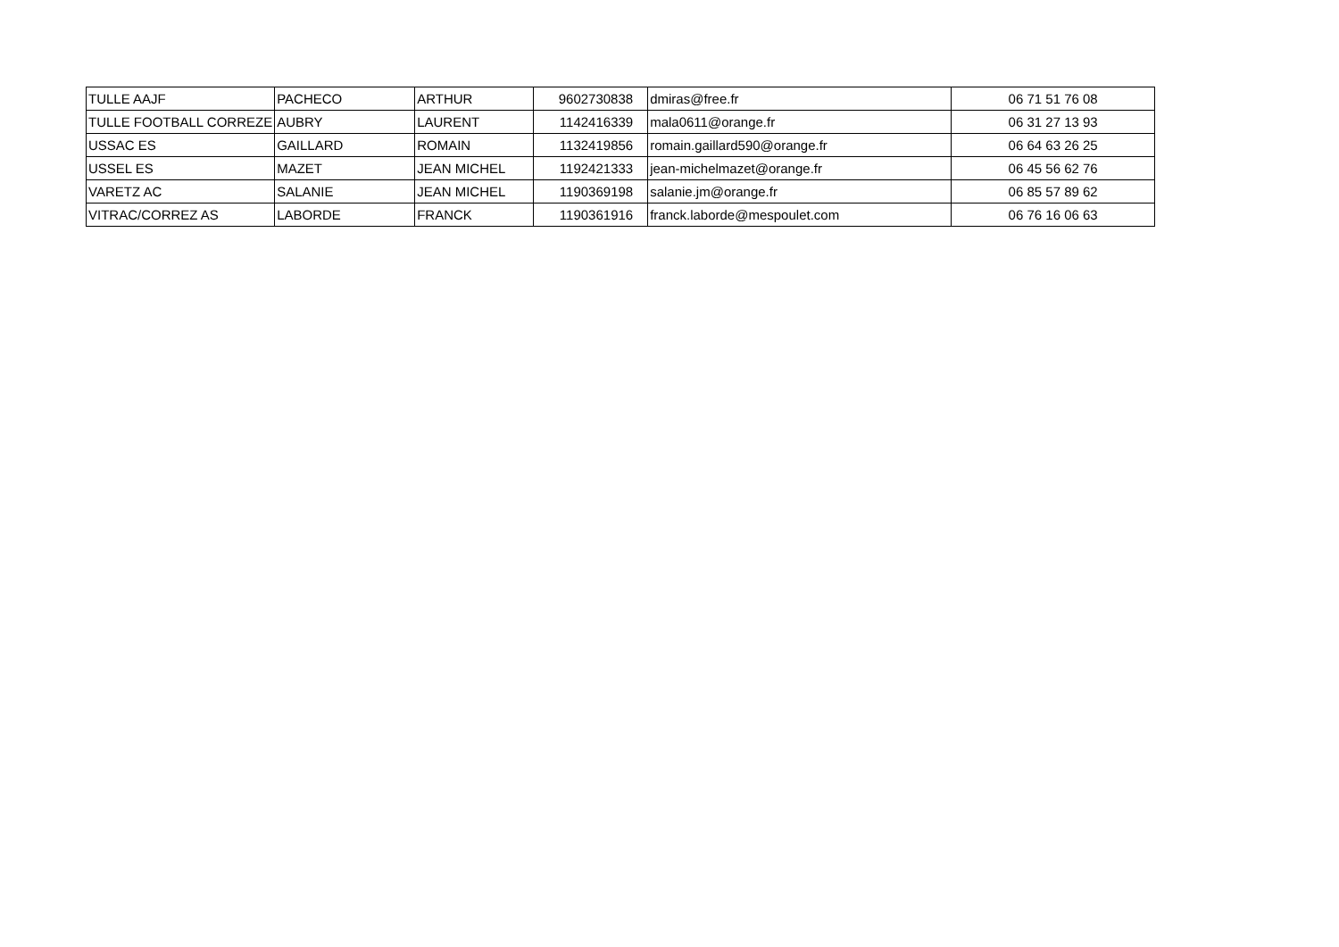| TULLE AAJF | PACHECO | ARTHUR | 9602730838 | dmiras@free.fr | 06 71 51 76 08 |
| TULLE FOOTBALL CORREZE | AUBRY | LAURENT | 1142416339 | mala0611@orange.fr | 06 31 27 13 93 |
| USSAC ES | GAILLARD | ROMAIN | 1132419856 | romain.gaillard590@orange.fr | 06 64 63 26 25 |
| USSEL ES | MAZET | JEAN MICHEL | 1192421333 | jean-michelmazet@orange.fr | 06 45 56 62 76 |
| VARETZ AC | SALANIE | JEAN MICHEL | 1190369198 | salanie.jm@orange.fr | 06 85 57 89 62 |
| VITRAC/CORREZ AS | LABORDE | FRANCK | 1190361916 | franck.laborde@mespoulet.com | 06 76 16 06 63 |